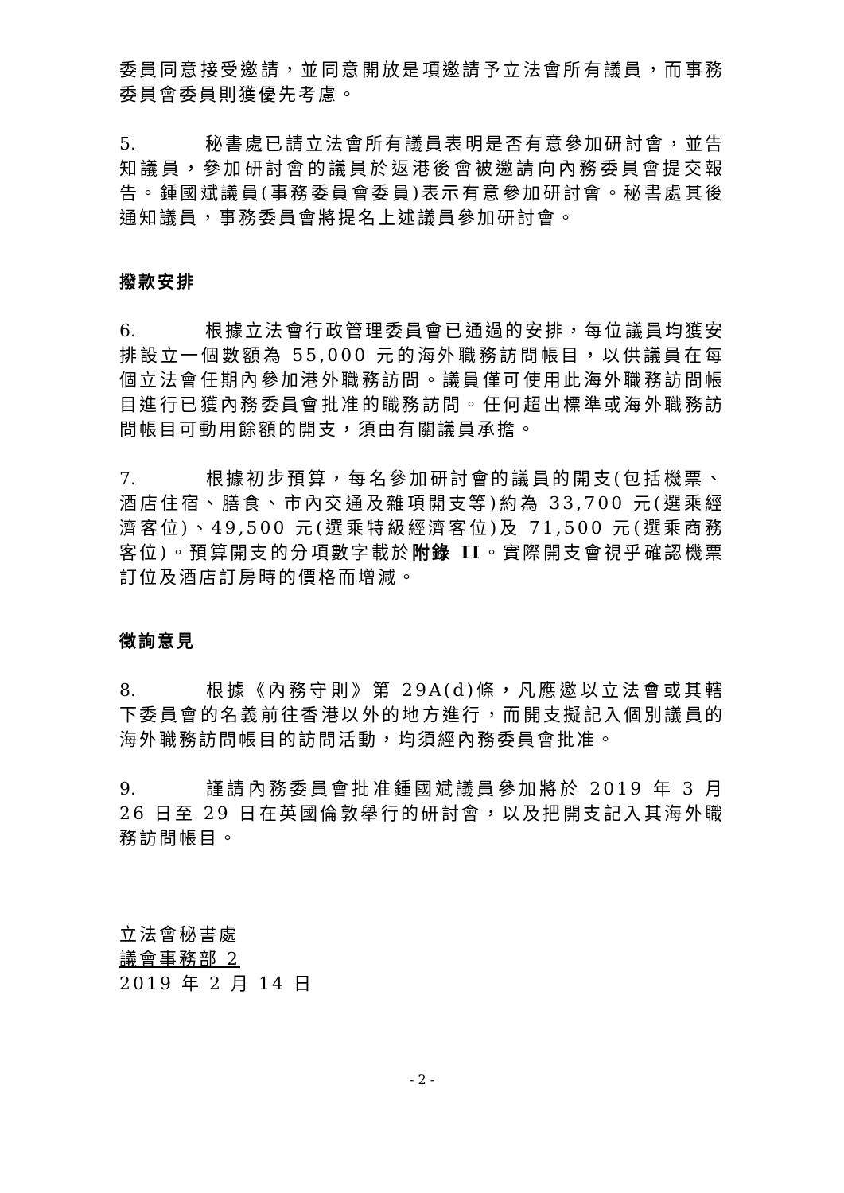委員同意接受邀請，並同意開放是項邀請予立法會所有議員，而事務委員會委員則獲優先考慮。
5. 秘書處已請立法會所有議員表明是否有意參加研討會，並告知議員，參加研討會的議員於返港後會被邀請向內務委員會提交報告。鍾國斌議員(事務委員會委員)表示有意參加研討會。秘書處其後通知議員，事務委員會將提名上述議員參加研討會。
撥款安排
6. 根據立法會行政管理委員會已通過的安排，每位議員均獲安排設立一個數額為 55,000 元的海外職務訪問帳目，以供議員在每個立法會任期內參加港外職務訪問。議員僅可使用此海外職務訪問帳目進行已獲內務委員會批准的職務訪問。任何超出標準或海外職務訪問帳目可動用餘額的開支，須由有關議員承擔。
7. 根據初步預算，每名參加研討會的議員的開支(包括機票、酒店住宿、膳食、市內交通及雜項開支等)約為 33,700 元(選乘經濟客位)、49,500 元(選乘特級經濟客位)及 71,500 元(選乘商務客位)。預算開支的分項數字載於附錄 II。實際開支會視乎確認機票訂位及酒店訂房時的價格而增減。
徵詢意見
8. 根據《內務守則》第 29A(d)條，凡應邀以立法會或其轄下委員會的名義前往香港以外的地方進行，而開支擬記入個別議員的海外職務訪問帳目的訪問活動，均須經內務委員會批准。
9. 謹請內務委員會批准鍾國斌議員參加將於 2019 年 3 月 26 日至 29 日在英國倫敦舉行的研討會，以及把開支記入其海外職務訪問帳目。
立法會秘書處
議會事務部 2
2019 年 2 月 14 日
- 2 -